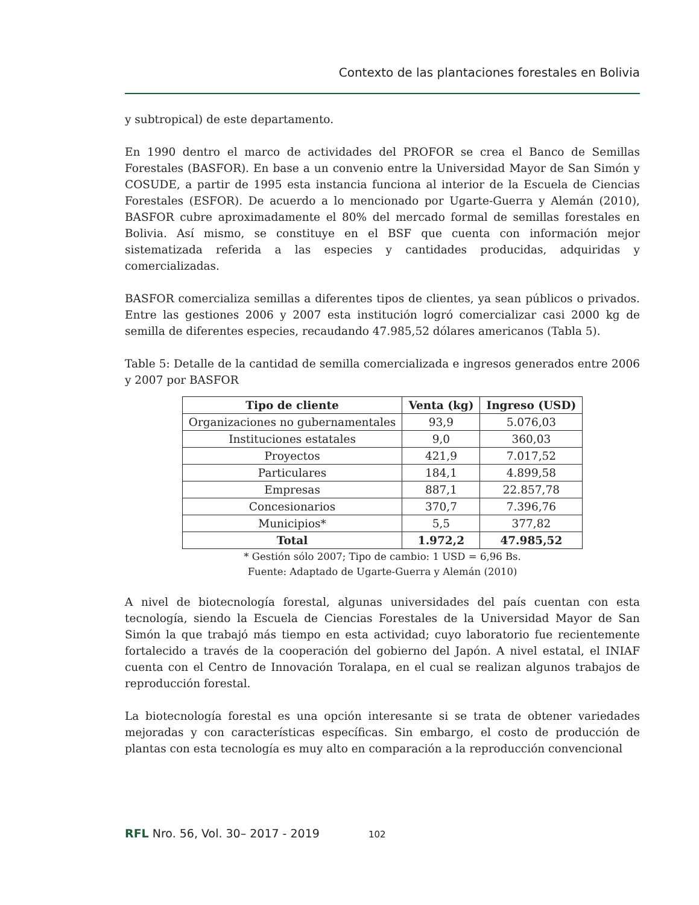Contexto de las plantaciones forestales en Bolivia
y subtropical) de este departamento.
En 1990 dentro el marco de actividades del PROFOR se crea el Banco de Semillas Forestales (BASFOR). En base a un convenio entre la Universidad Mayor de San Simón y COSUDE, a partir de 1995 esta instancia funciona al interior de la Escuela de Ciencias Forestales (ESFOR). De acuerdo a lo mencionado por Ugarte-Guerra y Alemán (2010), BASFOR cubre aproximadamente el 80% del mercado formal de semillas forestales en Bolivia. Así mismo, se constituye en el BSF que cuenta con información mejor sistematizada referida a las especies y cantidades producidas, adquiridas y comercializadas.
BASFOR comercializa semillas a diferentes tipos de clientes, ya sean públicos o privados. Entre las gestiones 2006 y 2007 esta institución logró comercializar casi 2000 kg de semilla de diferentes especies, recaudando 47.985,52 dólares americanos (Tabla 5).
Table 5: Detalle de la cantidad de semilla comercializada e ingresos generados entre 2006 y 2007 por BASFOR
| Tipo de cliente | Venta (kg) | Ingreso (USD) |
| --- | --- | --- |
| Organizaciones no gubernamentales | 93,9 | 5.076,03 |
| Instituciones estatales | 9,0 | 360,03 |
| Proyectos | 421,9 | 7.017,52 |
| Particulares | 184,1 | 4.899,58 |
| Empresas | 887,1 | 22.857,78 |
| Concesionarios | 370,7 | 7.396,76 |
| Municipios* | 5,5 | 377,82 |
| Total | 1.972,2 | 47.985,52 |
* Gestión sólo 2007; Tipo de cambio: 1 USD = 6,96 Bs.
Fuente: Adaptado de Ugarte-Guerra y Alemán (2010)
A nivel de biotecnología forestal, algunas universidades del país cuentan con esta tecnología, siendo la Escuela de Ciencias Forestales de la Universidad Mayor de San Simón la que trabajó más tiempo en esta actividad; cuyo laboratorio fue recientemente fortalecido a través de la cooperación del gobierno del Japón. A nivel estatal, el INIAF cuenta con el Centro de Innovación Toralapa, en el cual se realizan algunos trabajos de reproducción forestal.
La biotecnología forestal es una opción interesante si se trata de obtener variedades mejoradas y con características específicas. Sin embargo, el costo de producción de plantas con esta tecnología es muy alto en comparación a la reproducción convencional
RFL Nro. 56, Vol. 30– 2017 - 2019 102